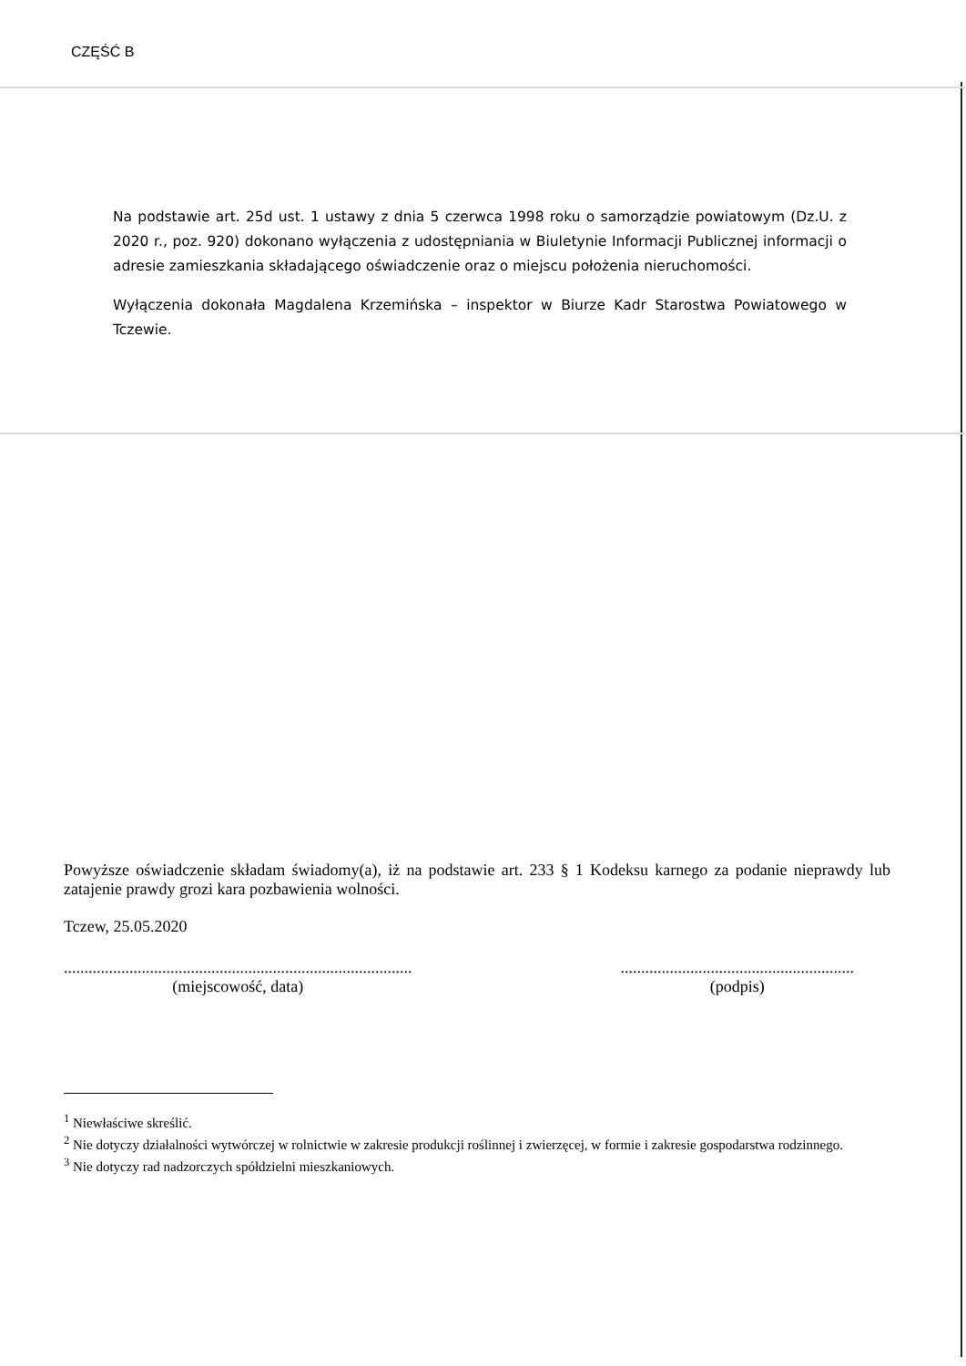CZĘŚĆ B
Na podstawie art. 25d ust. 1 ustawy z dnia 5 czerwca 1998 roku o samorządzie powiatowym (Dz.U. z 2020 r., poz. 920) dokonano wyłączenia z udostępniania w Biuletynie Informacji Publicznej informacji o adresie zamieszkania składającego oświadczenie oraz o miejscu położenia nieruchomości.
Wyłączenia dokonała Magdalena Krzemińska – inspektor w Biurze Kadr Starostwa Powiatowego w Tczewie.
Powyższe oświadczenie składam świadomy(a), iż na podstawie art. 233 § 1 Kodeksu karnego za podanie nieprawdy lub zatajenie prawdy grozi kara pozbawienia wolności.
Tczew, 25.05.2020
.....................................................................................
(miejscowość, data)
.........................................................
(podpis)
<sup>1</sup> Niewłaściwe skreślić.
<sup>2</sup> Nie dotyczy działalności wytwórczej w rolnictwie w zakresie produkcji roślinnej i zwierzęcej, w formie i zakresie gospodarstwa rodzinnego.
<sup>3</sup> Nie dotyczy rad nadzorczych spółdzielni mieszkaniowych.